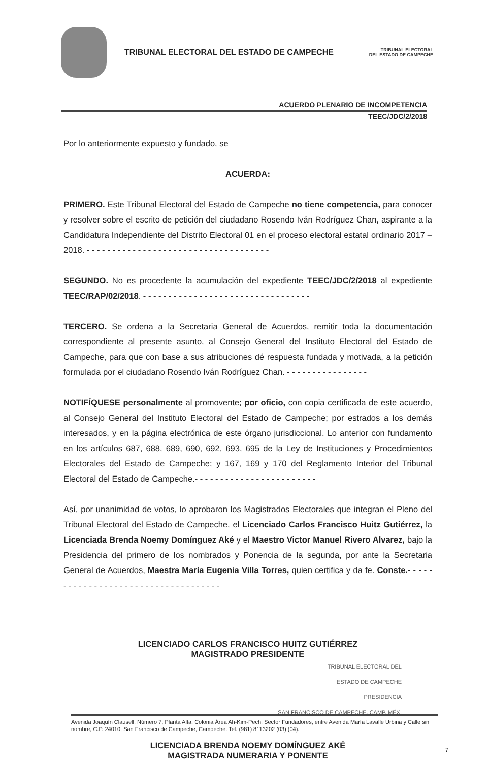TRIBUNAL ELECTORAL DEL ESTADO DE CAMPECHE
TRIBUNAL ELECTORAL
DEL ESTADO DE CAMPECHE
ACUERDO PLENARIO DE INCOMPETENCIA
TEEC/JDC/2/2018
Por lo anteriormente expuesto y fundado, se
ACUERDA:
PRIMERO. Este Tribunal Electoral del Estado de Campeche no tiene competencia, para conocer y resolver sobre el escrito de petición del ciudadano Rosendo Iván Rodríguez Chan, aspirante a la Candidatura Independiente del Distrito Electoral 01 en el proceso electoral estatal ordinario 2017 – 2018. - - - - - - - - - - - - - - - - - - - - - - - - - - - - - - - - - - - -
SEGUNDO. No es procedente la acumulación del expediente TEEC/JDC/2/2018 al expediente TEEC/RAP/02/2018. - - - - - - - - - - - - - - - - - - - - - - - - - - - - - - - - -
TERCERO. Se ordena a la Secretaria General de Acuerdos, remitir toda la documentación correspondiente al presente asunto, al Consejo General del Instituto Electoral del Estado de Campeche, para que con base a sus atribuciones dé respuesta fundada y motivada, a la petición formulada por el ciudadano Rosendo Iván Rodríguez Chan. - - - - - - - - - - - - - - - -
NOTIFÍQUESE personalmente al promovente; por oficio, con copia certificada de este acuerdo, al Consejo General del Instituto Electoral del Estado de Campeche; por estrados a los demás interesados, y en la página electrónica de este órgano jurisdiccional. Lo anterior con fundamento en los artículos 687, 688, 689, 690, 692, 693, 695 de la Ley de Instituciones y Procedimientos Electorales del Estado de Campeche; y 167, 169 y 170 del Reglamento Interior del Tribunal Electoral del Estado de Campeche.- - - - - - - - - - - - - - - - - - - - - - - -
Así, por unanimidad de votos, lo aprobaron los Magistrados Electorales que integran el Pleno del Tribunal Electoral del Estado de Campeche, el Licenciado Carlos Francisco Huitz Gutiérrez, la Licenciada Brenda Noemy Domínguez Aké y el Maestro Victor Manuel Rivero Alvarez, bajo la Presidencia del primero de los nombrados y Ponencia de la segunda, por ante la Secretaria General de Acuerdos, Maestra María Eugenia Villa Torres, quien certifica y da fe. Conste.- - - - - - - - - - - - - - - - - - - - - - - - - - - - - - - - - - - -
LICENCIADO CARLOS FRANCISCO HUITZ GUTIÉRREZ
MAGISTRADO PRESIDENTE
TRIBUNAL ELECTORAL DEL
ESTADO DE CAMPECHE
PRESIDENCIA
SAN FRANCISCO DE CAMPECHE, CAMP. MÉX.
LICENCIADA BRENDA NOEMY DOMÍNGUEZ AKÉ
MAGISTRADA NUMERARIA Y PONENTE
Avenida Joaquín Clausell, Número 7, Planta Alta, Colonia Área Ah-Kim-Pech, Sector Fundadores, entre Avenida María Lavalle Urbina y Calle sin nombre, C.P. 24010, San Francisco de Campeche, Campeche. Tel. (981) 8113202 (03) (04).
7